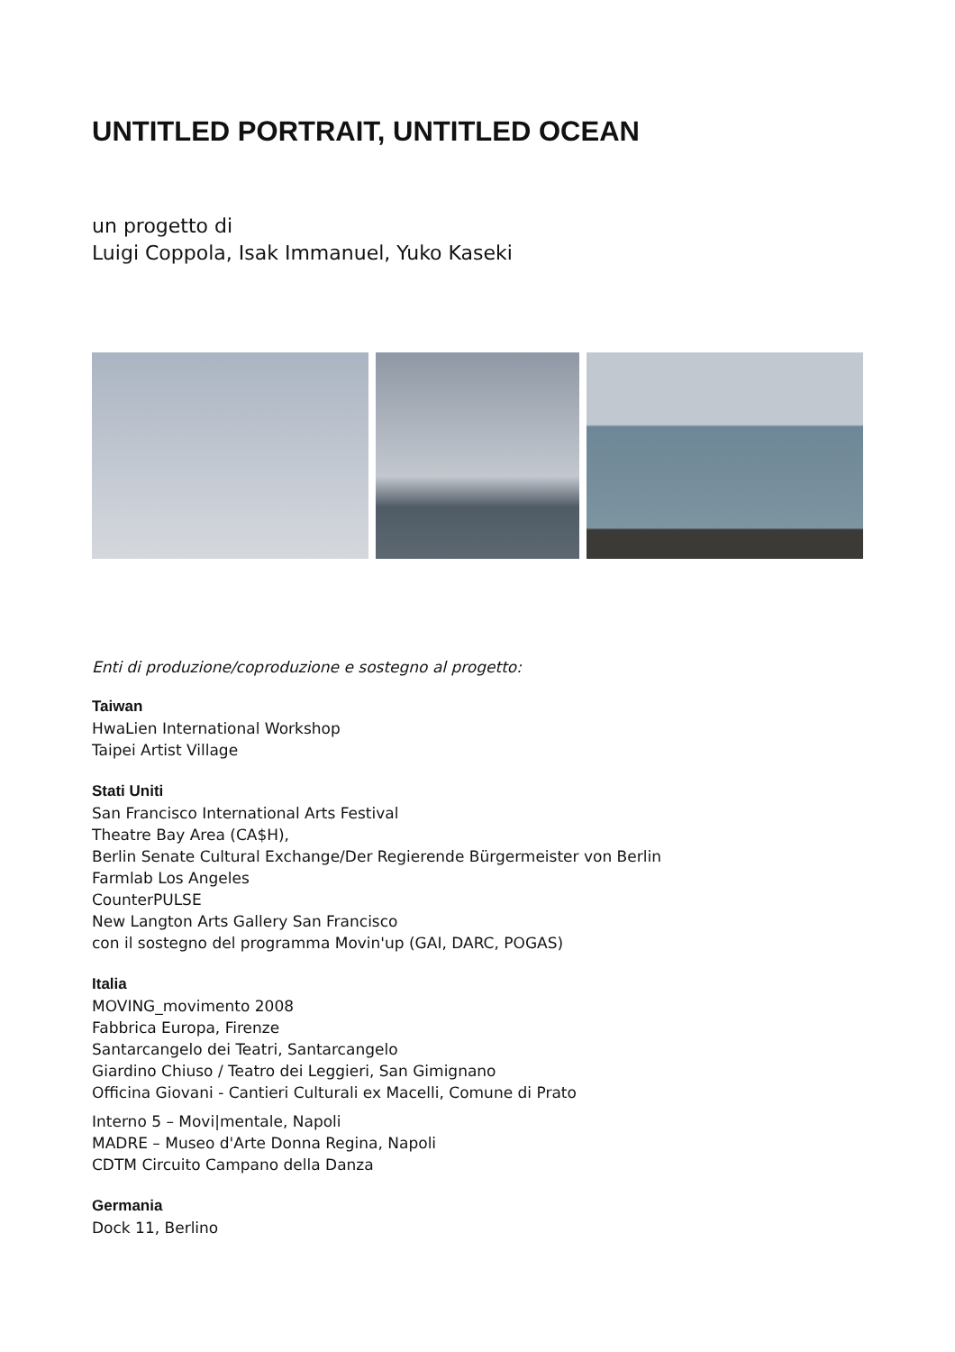UNTITLED PORTRAIT, UNTITLED OCEAN
un progetto di
Luigi Coppola, Isak Immanuel, Yuko Kaseki
Enti di produzione/coproduzione e sostegno al progetto:
Taiwan
HwaLien International Workshop
Taipei Artist Village
Stati Uniti
San Francisco International Arts Festival
Theatre Bay Area (CA$H),
Berlin Senate Cultural Exchange/Der Regierende Bürgermeister von Berlin
Farmlab Los Angeles
CounterPULSE
New Langton Arts Gallery San Francisco
con il sostegno del programma Movin'up (GAI, DARC, POGAS)
Italia
MOVING_movimento 2008
Fabbrica Europa, Firenze
Santarcangelo dei Teatri, Santarcangelo
Giardino Chiuso / Teatro dei Leggieri, San Gimignano
Officina Giovani - Cantieri Culturali ex Macelli, Comune di Prato
Interno 5 – Movi|mentale, Napoli
MADRE – Museo d'Arte Donna Regina, Napoli
CDTM Circuito Campano della Danza
Germania
Dock 11, Berlino